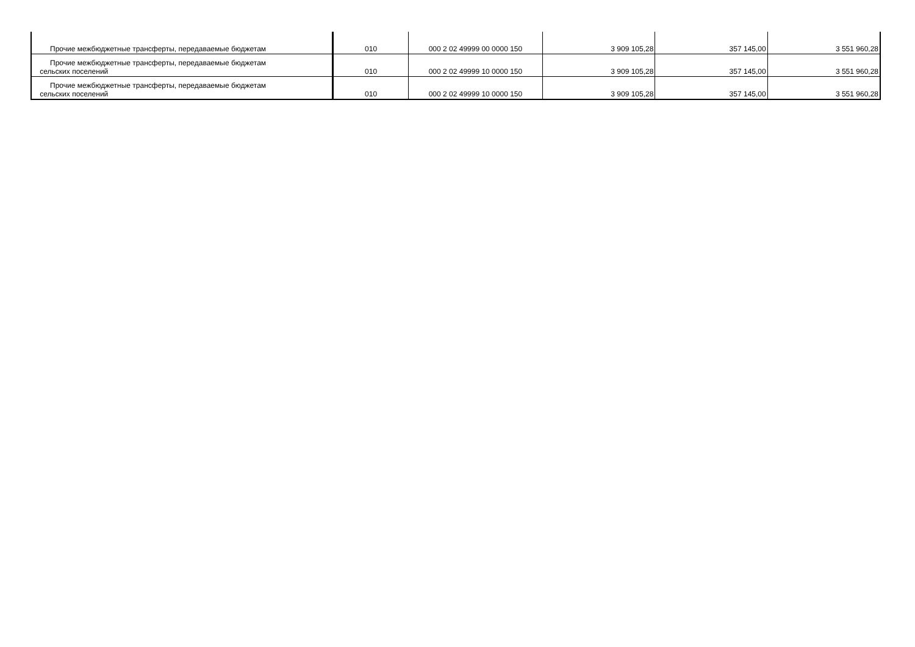| Прочие межбюджетные трансферты, передаваемые бюджетам | 010 | 000 2 02 49999 00 0000 150 | 3 909 105,28 | 357 145,00 | 3 551 960,28 |
| Прочие межбюджетные трансферты, передаваемые бюджетам сельских поселений | 010 | 000 2 02 49999 10 0000 150 | 3 909 105,28 | 357 145,00 | 3 551 960,28 |
| Прочие межбюджетные трансферты, передаваемые бюджетам сельских поселений | 010 | 000 2 02 49999 10 0000 150 | 3 909 105,28 | 357 145,00 | 3 551 960,28 |